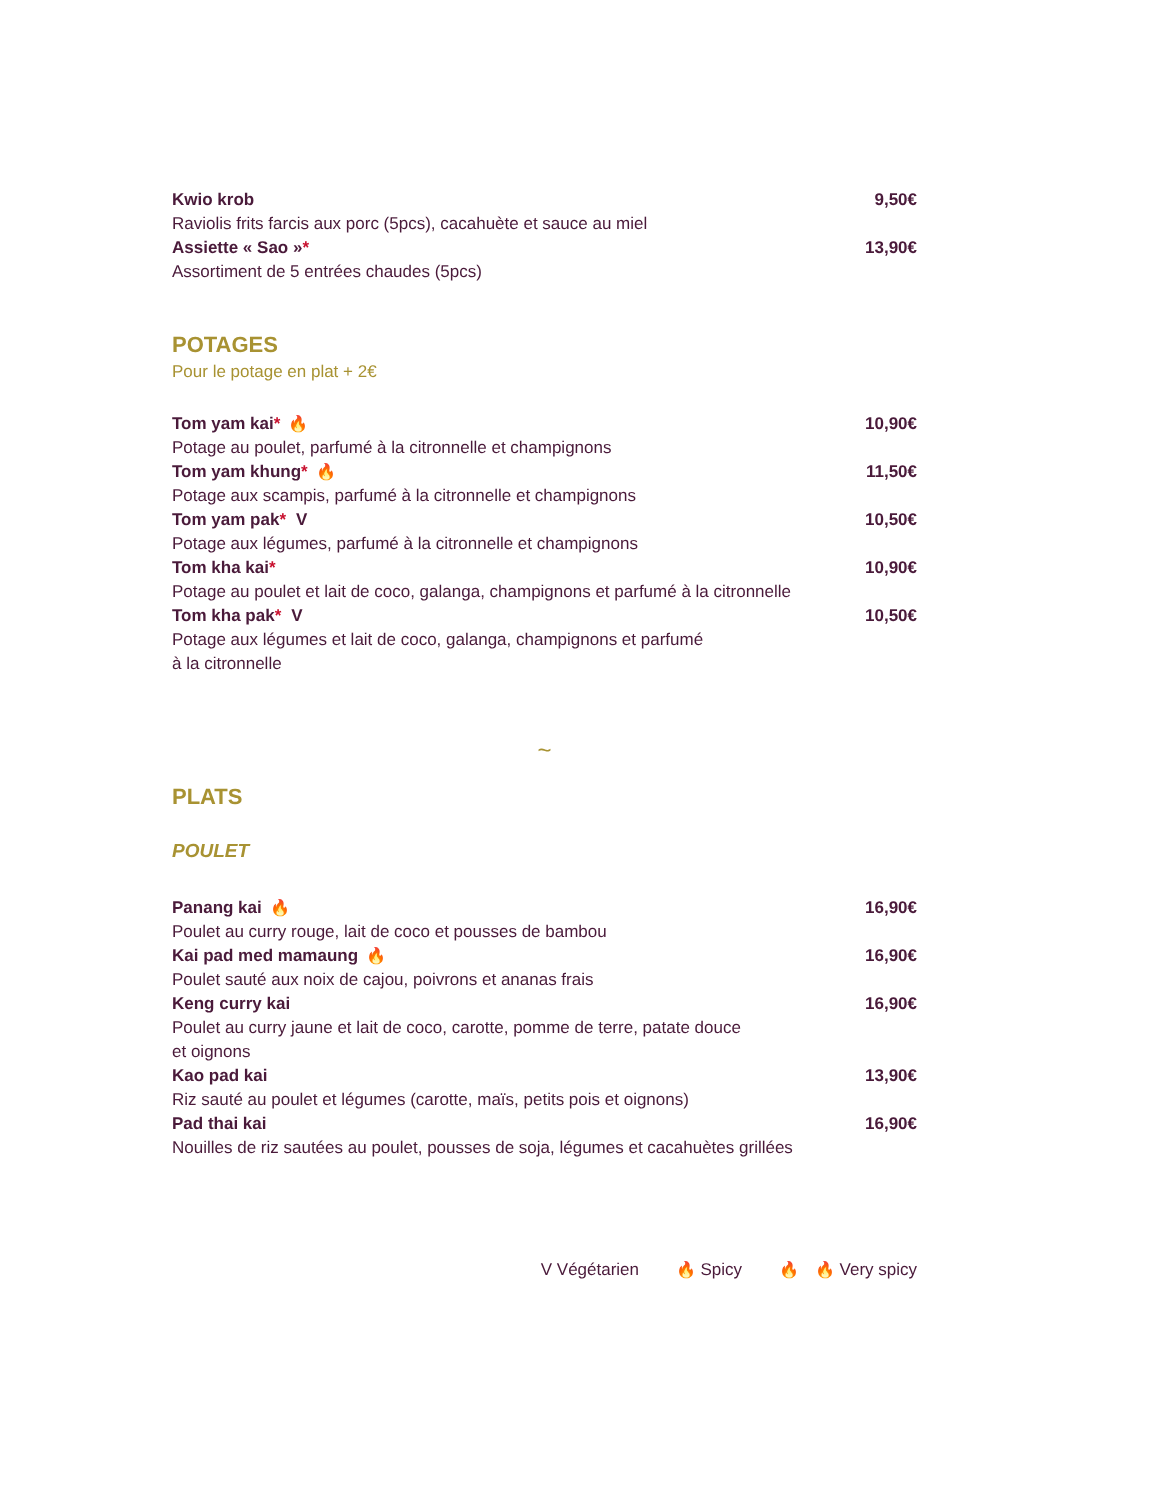Kwio krob 9,50€
Raviolis frits farcis aux porc (5pcs), cacahuète et sauce au miel
Assiette « Sao »* 13,90€
Assortiment de 5 entrées chaudes (5pcs)
POTAGES
Pour le potage en plat + 2€
Tom yam kai* 🔥 10,90€
Potage au poulet, parfumé à la citronnelle et champignons
Tom yam khung* 🔥 11,50€
Potage aux scampis, parfumé à la citronnelle et champignons
Tom yam pak* V 10,50€
Potage aux légumes, parfumé à la citronnelle et champignons
Tom kha kai* 10,90€
Potage au poulet et lait de coco, galanga, champignons et parfumé à la citronnelle
Tom kha pak* V 10,50€
Potage aux légumes et lait de coco, galanga, champignons et parfumé
à la citronnelle
~
PLATS
POULET
Panang kai 🔥 16,90€
Poulet au curry rouge, lait de coco et pousses de bambou
Kai pad med mamaung 🔥 16,90€
Poulet sauté aux noix de cajou, poivrons et ananas frais
Keng curry kai 16,90€
Poulet au curry jaune et lait de coco, carotte, pomme de terre, patate douce
et oignons
Kao pad kai 13,90€
Riz sauté au poulet et légumes (carotte, maïs, petits pois et oignons)
Pad thai kai 16,90€
Nouilles de riz sautées au poulet, pousses de soja, légumes et cacahuètes grillées
V Végétarien 🔥 Spicy 🔥 🔥 Very spicy